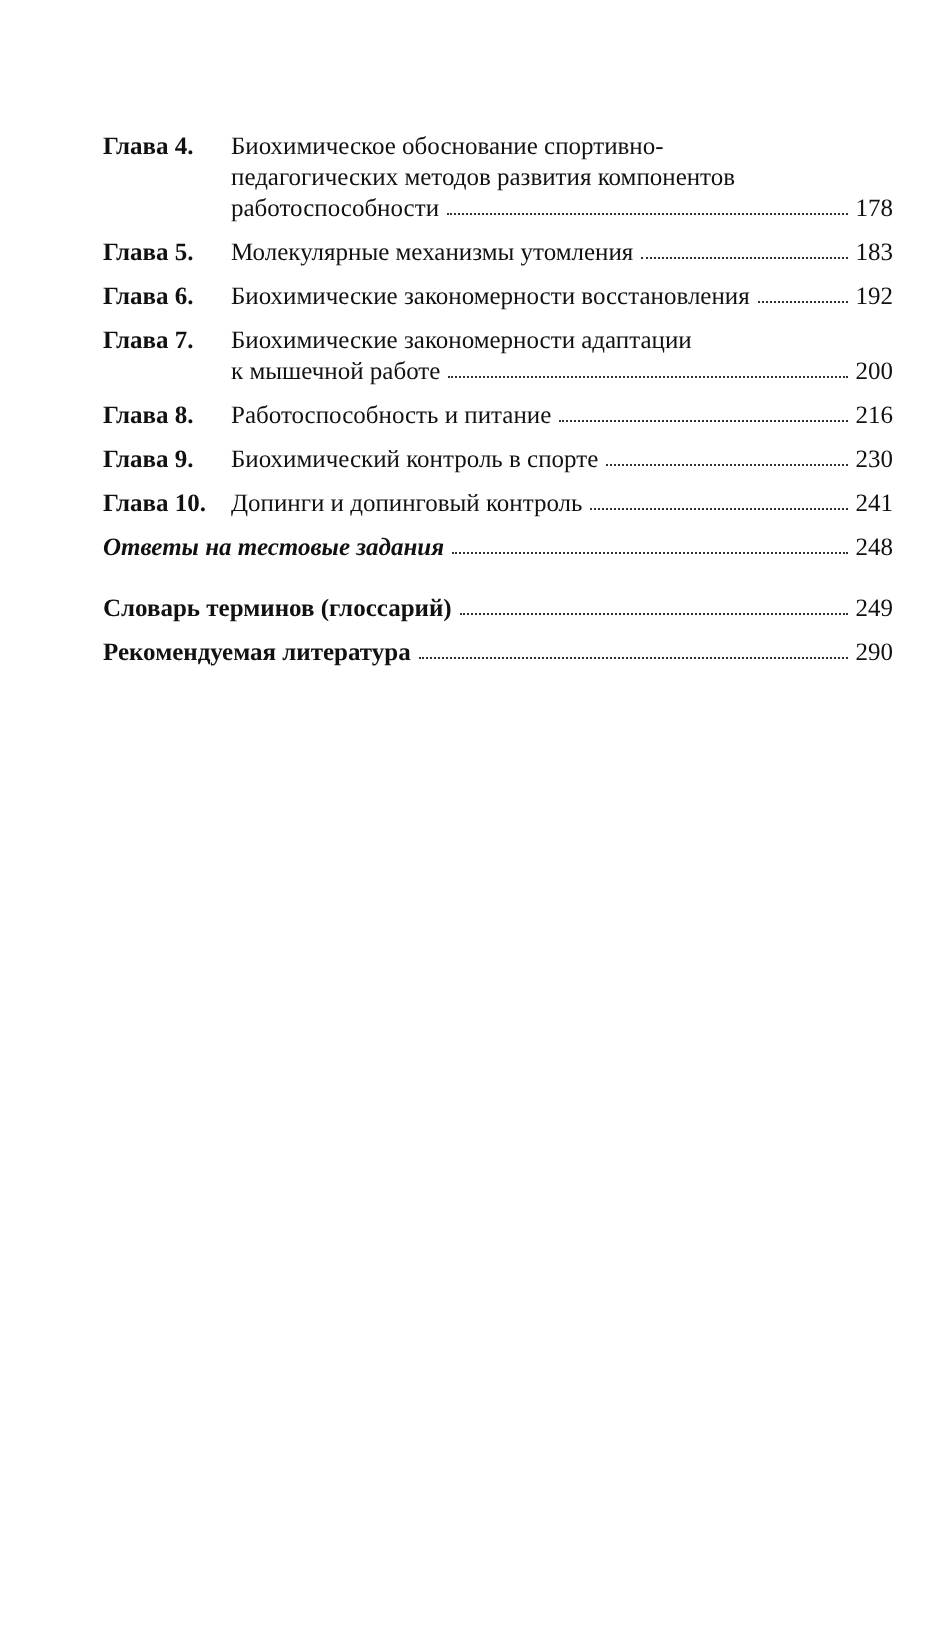Глава 4. Биохимическое обоснование спортивно-
педагогических методов развития компонентов
работоспособности 178
Глава 5. Молекулярные механизмы утомления 183
Глава 6. Биохимические закономерности восстановления 192
Глава 7. Биохимические закономерности адаптации
к мышечной работе 200
Глава 8. Работоспособность и питание 216
Глава 9. Биохимический контроль в спорте 230
Глава 10.
Допинги и допинговый контроль 241
Ответы на тестовые задания 248
Словарь терминов (глоссарий) 249
Рекомендуемая литература 290